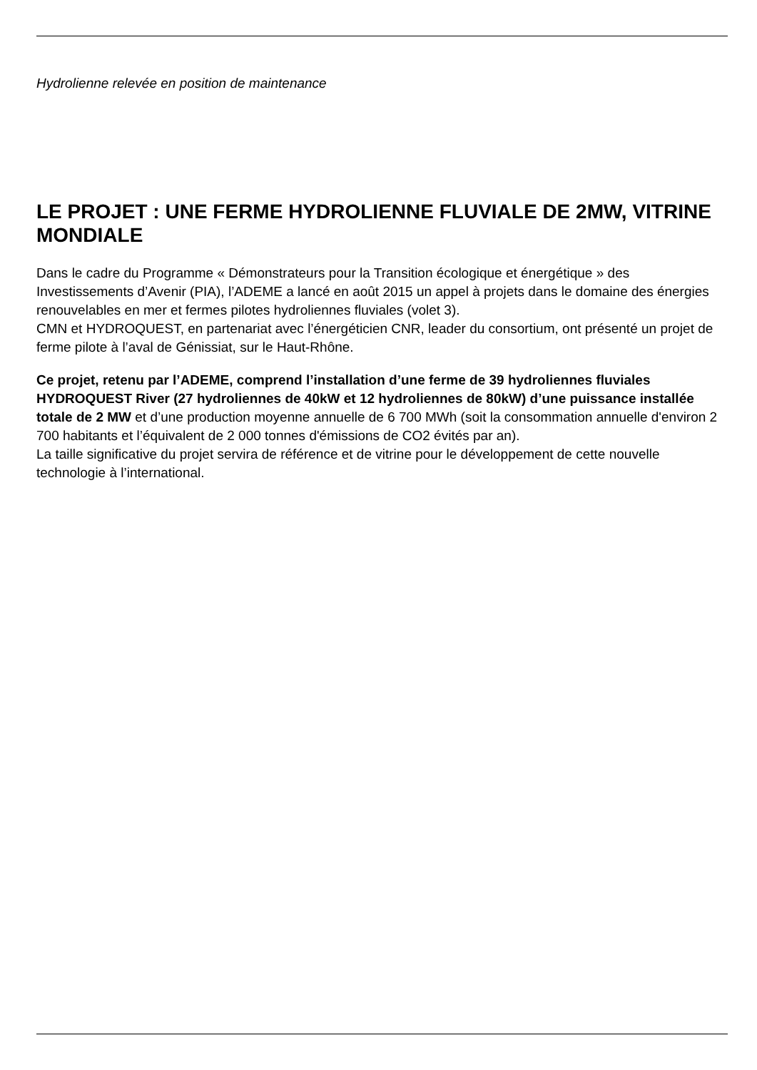Hydrolienne relevée en position de maintenance
LE PROJET : UNE FERME HYDROLIENNE FLUVIALE DE 2MW, VITRINE MONDIALE
Dans le cadre du Programme « Démonstrateurs pour la Transition écologique et énergétique » des Investissements d’Avenir (PIA), l’ADEME a lancé en août 2015 un appel à projets dans le domaine des énergies renouvelables en mer et fermes pilotes hydroliennes fluviales (volet 3).
CMN et HYDROQUEST, en partenariat avec l’énergéticien CNR, leader du consortium, ont présenté un projet de ferme pilote à l’aval de Génissiat, sur le Haut-Rhône.
Ce projet, retenu par l’ADEME, comprend l’installation d’une ferme de 39 hydroliennes fluviales HYDROQUEST River (27 hydroliennes de 40kW et 12 hydroliennes de 80kW) d’une puissance installée totale de 2 MW et d’une production moyenne annuelle de 6 700 MWh (soit la consommation annuelle d'environ 2 700 habitants et l’équivalent de 2 000 tonnes d'émissions de CO2 évités par an).
La taille significative du projet servira de référence et de vitrine pour le développement de cette nouvelle technologie à l’international.